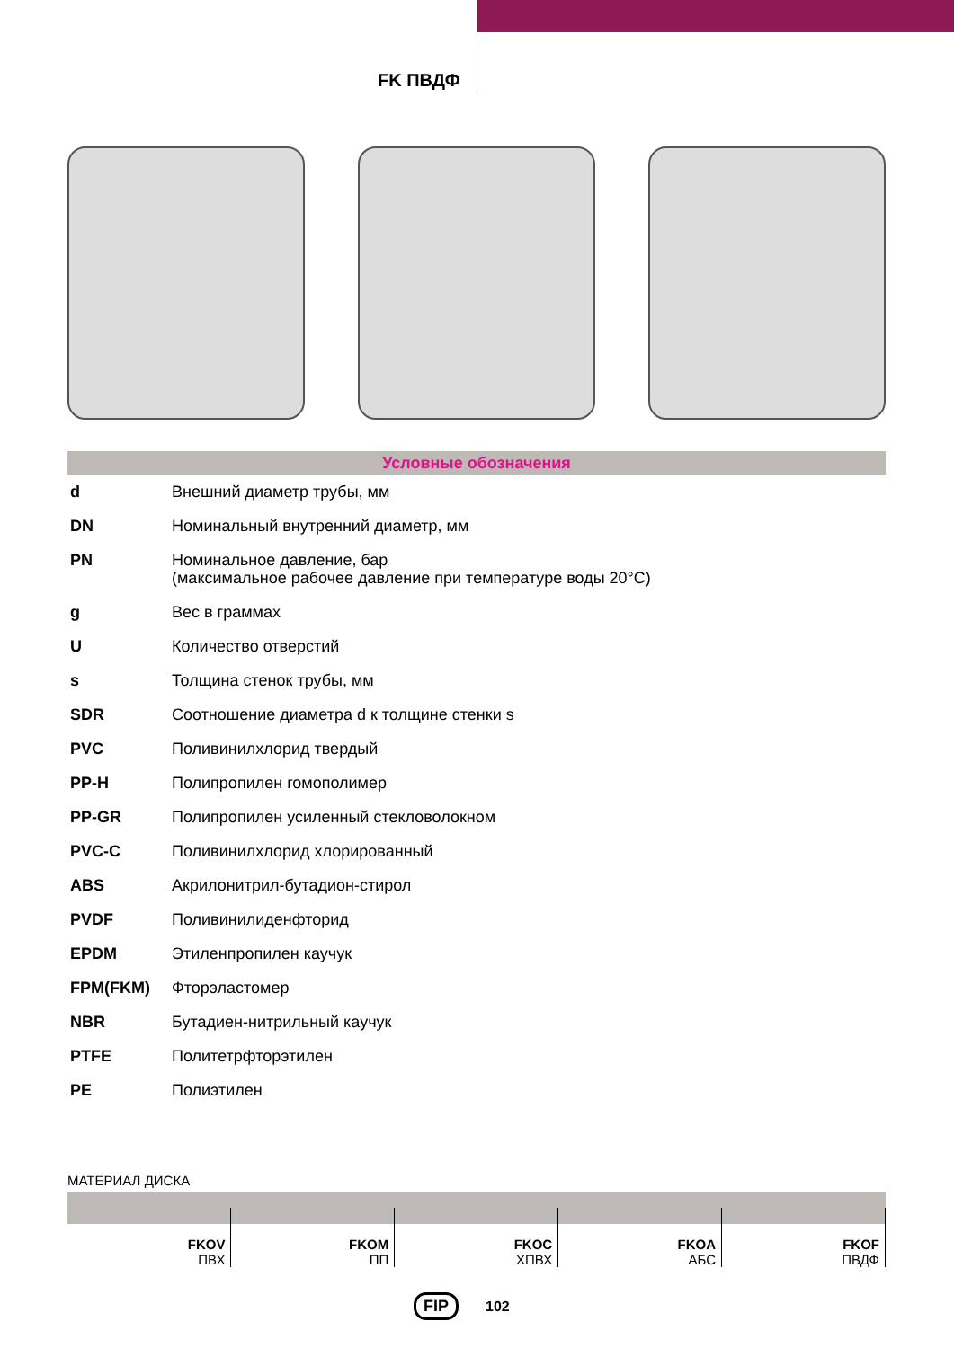FK ПВДФ
Условные обозначения
| d | Внешний диаметр трубы, мм |
| DN | Номинальный внутренний диаметр, мм |
| PN | Номинальное давление, бар (максимальное рабочее давление при температуре воды 20°C) |
| g | Вес в граммах |
| U | Количество отверстий |
| s | Толщина стенок трубы, мм |
| SDR | Соотношение диаметра d к толщине стенки s |
| PVC | Поливинилхлорид твердый |
| PP-H | Полипропилен гомополимер |
| PP-GR | Полипропилен усиленный стекловолокном |
| PVC-C | Поливинилхлорид хлорированный |
| ABS | Акрилонитрил-бутадион-стирол |
| PVDF | Поливинилиденфторид |
| EPDM | Этиленпропилен каучук |
| FPM(FKM) | Фторэластомер |
| NBR | Бутадиен-нитрильный каучук |
| PTFE | Политетрфторэтилен |
| PE | Полиэтилен |
МАТЕРИАЛ ДИСКА
| FKOV ПВХ | FKOM ПП | FKOC ХПВХ | FKOA АБС | FKOF ПВДФ |
FIP 102